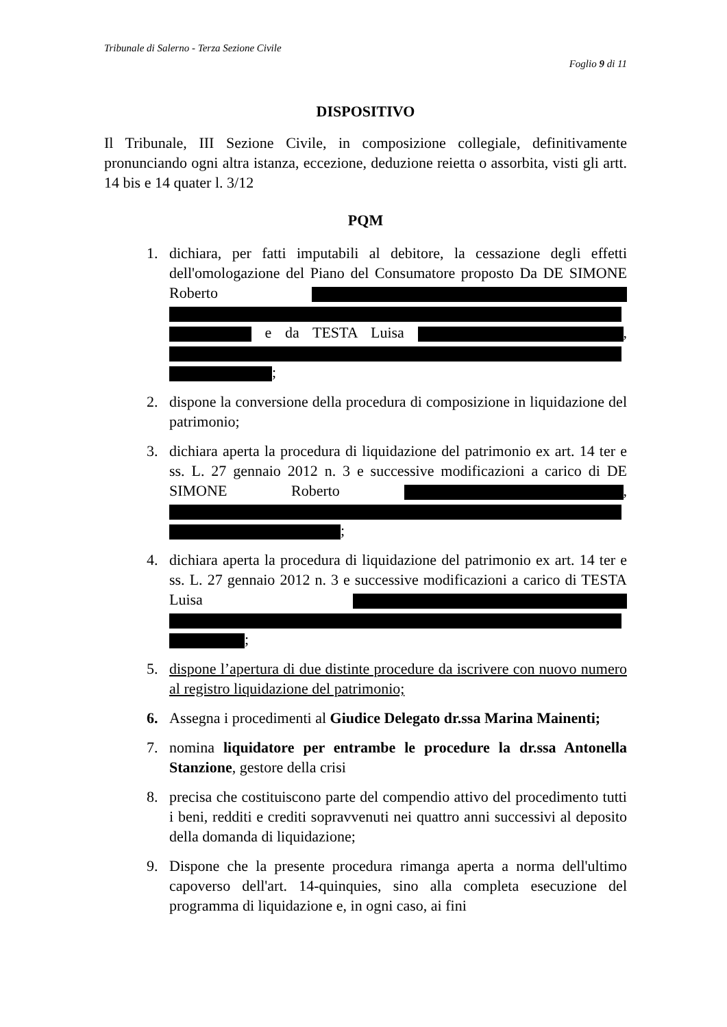Tribunale di Salerno - Terza Sezione Civile
Foglio 9 di 11
DISPOSITIVO
Il Tribunale, III Sezione Civile, in composizione collegiale, definitivamente pronunciando ogni altra istanza, eccezione, deduzione reietta o assorbita, visti gli artt. 14 bis e 14 quater l. 3/12
PQM
1. dichiara, per fatti imputabili al debitore, la cessazione degli effetti dell'omologazione del Piano del Consumatore proposto Da DE SIMONE Roberto e da TESTA Luisa , ;
2. dispone la conversione della procedura di composizione in liquidazione del patrimonio;
3. dichiara aperta la procedura di liquidazione del patrimonio ex art. 14 ter e ss. L. 27 gennaio 2012 n. 3 e successive modificazioni a carico di DE SIMONE Roberto , ;
4. dichiara aperta la procedura di liquidazione del patrimonio ex art. 14 ter e ss. L. 27 gennaio 2012 n. 3 e successive modificazioni a carico di TESTA Luisa ;
5. dispone l’apertura di due distinte procedure da iscrivere con nuovo numero al registro liquidazione del patrimonio;
6. Assegna i procedimenti al Giudice Delegato dr.ssa Marina Mainenti;
7. nomina liquidatore per entrambe le procedure la dr.ssa Antonella Stanzione, gestore della crisi
8. precisa che costituiscono parte del compendio attivo del procedimento tutti i beni, redditi e crediti sopravvenuti nei quattro anni successivi al deposito della domanda di liquidazione;
9. Dispone che la presente procedura rimanga aperta a norma dell'ultimo capoverso dell'art. 14-quinquies, sino alla completa esecuzione del programma di liquidazione e, in ogni caso, ai fini